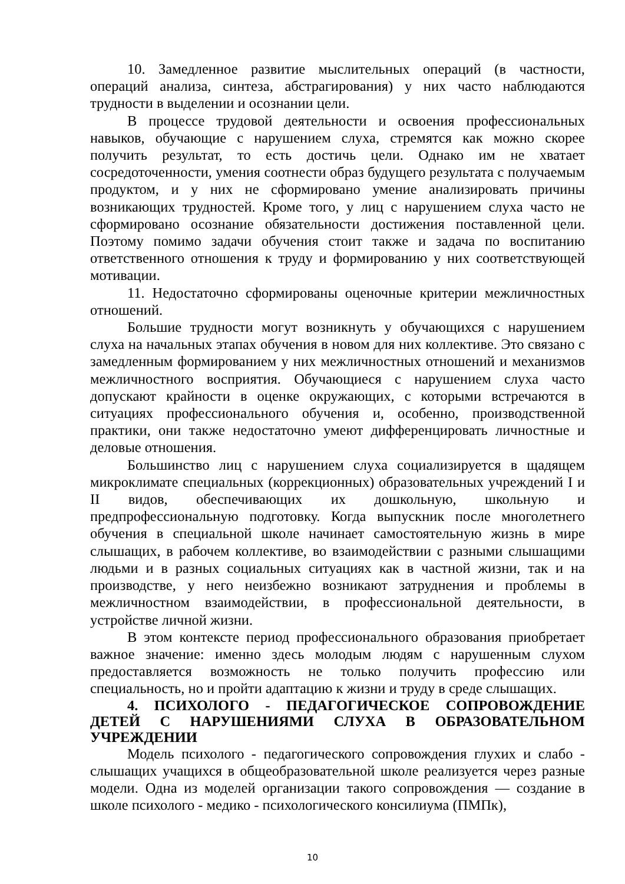10. Замедленное развитие мыслительных операций (в частности, операций анализа, синтеза, абстрагирования) у них часто наблюдаются трудности в выделении и осознании цели.
В процессе трудовой деятельности и освоения профессиональных навыков, обучающие с нарушением слуха, стремятся как можно скорее получить результат, то есть достичь цели. Однако им не хватает сосредоточенности, умения соотнести образ будущего результата с получаемым продуктом, и у них не сформировано умение анализировать причины возникающих трудностей. Кроме того, у лиц с нарушением слуха часто не сформировано осознание обязательности достижения поставленной цели. Поэтому помимо задачи обучения стоит также и задача по воспитанию ответственного отношения к труду и формированию у них соответствующей мотивации.
11. Недостаточно сформированы оценочные критерии межличностных отношений.
Большие трудности могут возникнуть у обучающихся с нарушением слуха на начальных этапах обучения в новом для них коллективе. Это связано с замедленным формированием у них межличностных отношений и механизмов межличностного восприятия. Обучающиеся с нарушением слуха часто допускают крайности в оценке окружающих, с которыми встречаются в ситуациях профессионального обучения и, особенно, производственной практики, они также недостаточно умеют дифференцировать личностные и деловые отношения.
Большинство лиц с нарушением слуха социализируется в щадящем микроклимате специальных (коррекционных) образовательных учреждений I и II видов, обеспечивающих их дошкольную, школьную и предпрофессиональную подготовку. Когда выпускник после многолетнего обучения в специальной школе начинает самостоятельную жизнь в мире слышащих, в рабочем коллективе, во взаимодействии с разными слышащими людьми и в разных социальных ситуациях как в частной жизни, так и на производстве, у него неизбежно возникают затруднения и проблемы в межличностном взаимодействии, в профессиональной деятельности, в устройстве личной жизни.
В этом контексте период профессионального образования приобретает важное значение: именно здесь молодым людям с нарушенным слухом предоставляется возможность не только получить профессию или специальность, но и пройти адаптацию к жизни и труду в среде слышащих.
4. ПСИХОЛОГО - ПЕДАГОГИЧЕСКОЕ СОПРОВОЖДЕНИЕ ДЕТЕЙ С НАРУШЕНИЯМИ СЛУХА В ОБРАЗОВАТЕЛЬНОМ УЧРЕЖДЕНИИ
Модель психолого - педагогического сопровождения глухих и слабо - слышащих учащихся в общеобразовательной школе реализуется через разные модели. Одна из моделей организации такого сопровождения — создание в школе психолого - медико - психологического консилиума (ПМПк),
10